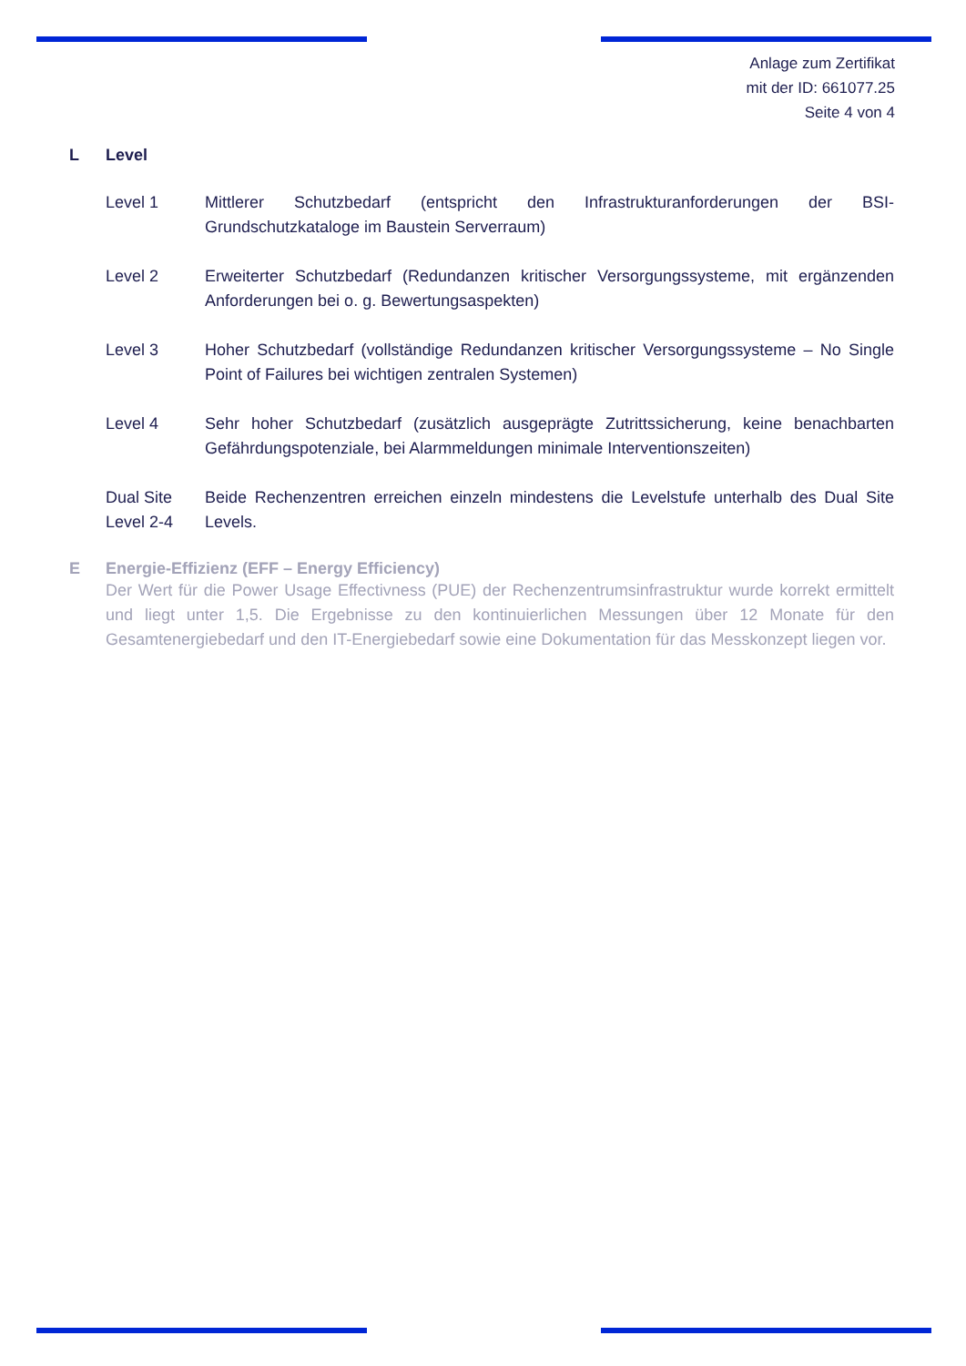Anlage zum Zertifikat
mit der ID: 661077.25
Seite 4 von 4
L Level
Level 1 Mittlerer Schutzbedarf (entspricht den Infrastrukturanforderungen der BSI-Grundschutzkataloge im Baustein Serverraum)
Level 2 Erweiterter Schutzbedarf (Redundanzen kritischer Versorgungssysteme, mit ergänzenden Anforderungen bei o. g. Bewertungsaspekten)
Level 3 Hoher Schutzbedarf (vollständige Redundanzen kritischer Versorgungssysteme – No Single Point of Failures bei wichtigen zentralen Systemen)
Level 4 Sehr hoher Schutzbedarf (zusätzlich ausgeprägte Zutrittssicherung, keine benachbarten Gefährdungspotenziale, bei Alarmmeldungen minimale Interventionszeiten)
Dual Site Level 2-4
Beide Rechenzentren erreichen einzeln mindestens die Levelstufe unterhalb des Dual Site Levels.
E Energie-Effizienz (EFF – Energy Efficiency)
Der Wert für die Power Usage Effectivness (PUE) der Rechenzentrumsinfrastruktur wurde korrekt ermittelt und liegt unter 1,5. Die Ergebnisse zu den kontinuierlichen Messungen über 12 Monate für den Gesamtenergiebedarf und den IT-Energiebedarf sowie eine Dokumentation für das Messkonzept liegen vor.